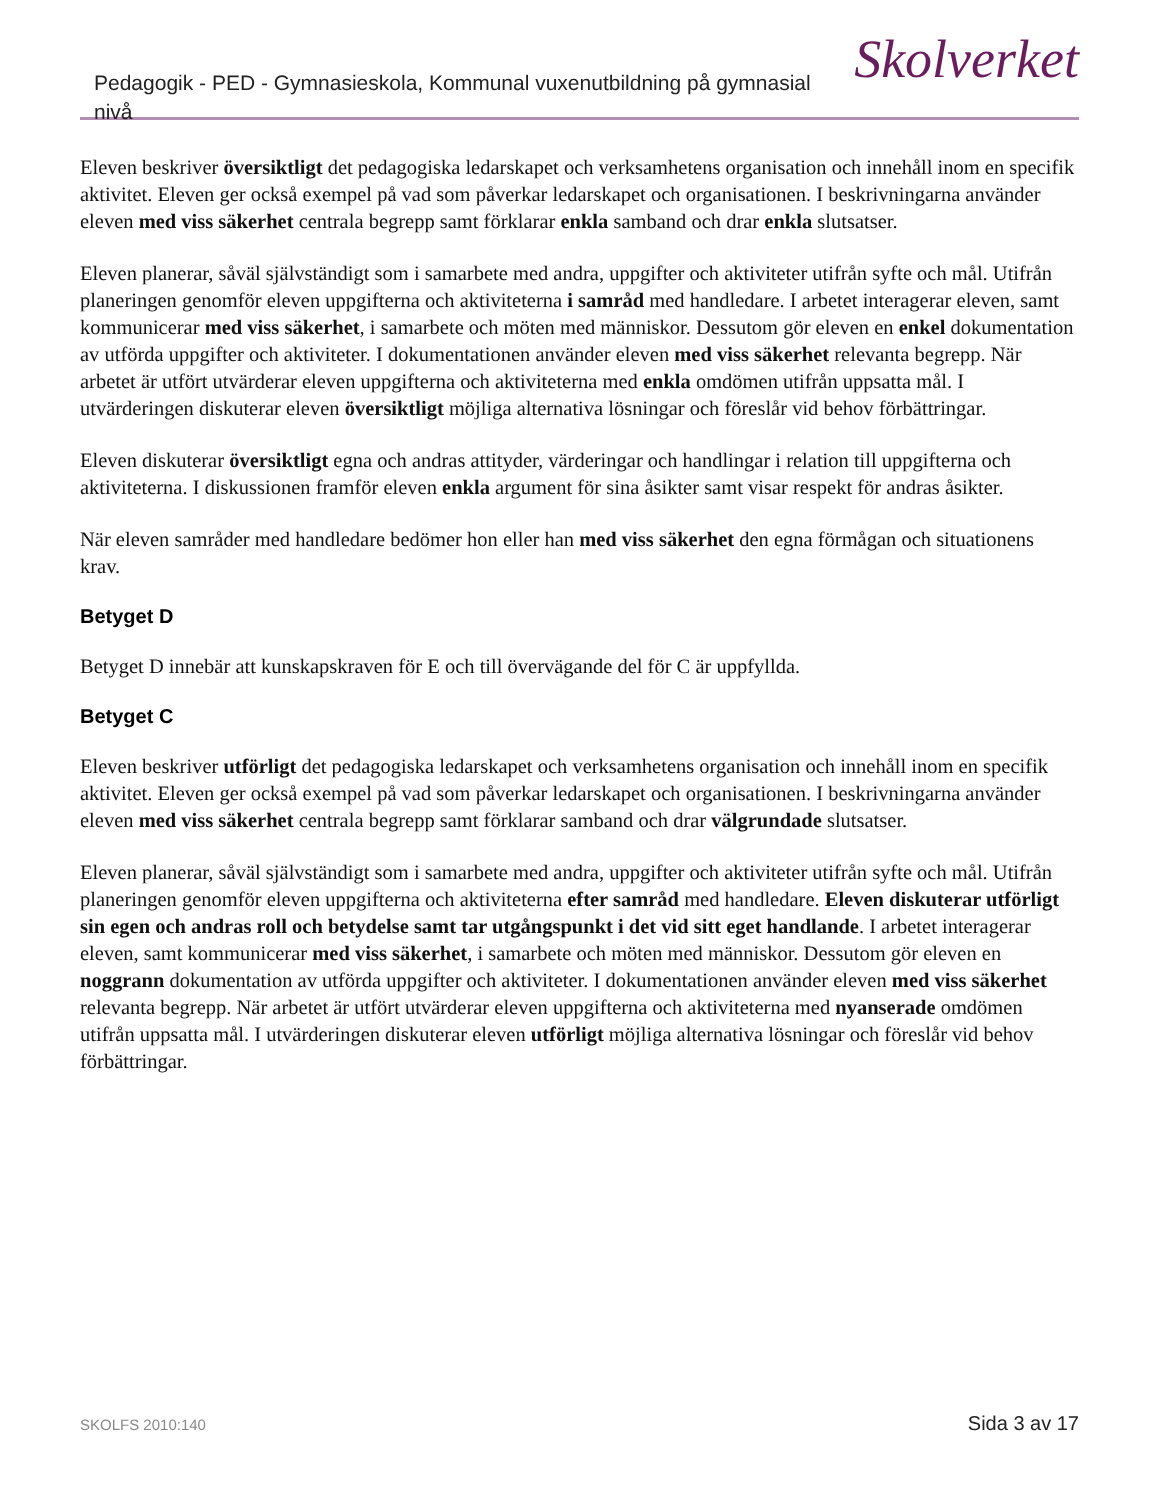Pedagogik - PED - Gymnasieskola, Kommunal vuxenutbildning på gymnasial nivå
Skolverket
Eleven beskriver översiktligt det pedagogiska ledarskapet och verksamhetens organisation och innehåll inom en specifik aktivitet. Eleven ger också exempel på vad som påverkar ledarskapet och organisationen. I beskrivningarna använder eleven med viss säkerhet centrala begrepp samt förklarar enkla samband och drar enkla slutsatser.
Eleven planerar, såväl självständigt som i samarbete med andra, uppgifter och aktiviteter utifrån syfte och mål. Utifrån planeringen genomför eleven uppgifterna och aktiviteterna i samråd med handledare. I arbetet interagerar eleven, samt kommunicerar med viss säkerhet, i samarbete och möten med människor. Dessutom gör eleven en enkel dokumentation av utförda uppgifter och aktiviteter. I dokumentationen använder eleven med viss säkerhet relevanta begrepp. När arbetet är utfört utvärderar eleven uppgifterna och aktiviteterna med enkla omdömen utifrån uppsatta mål. I utvärderingen diskuterar eleven översiktligt möjliga alternativa lösningar och föreslår vid behov förbättringar.
Eleven diskuterar översiktligt egna och andras attityder, värderingar och handlingar i relation till uppgifterna och aktiviteterna. I diskussionen framför eleven enkla argument för sina åsikter samt visar respekt för andras åsikter.
När eleven samråder med handledare bedömer hon eller han med viss säkerhet den egna förmågan och situationens krav.
Betyget D
Betyget D innebär att kunskapskraven för E och till övervägande del för C är uppfyllda.
Betyget C
Eleven beskriver utförligt det pedagogiska ledarskapet och verksamhetens organisation och innehåll inom en specifik aktivitet. Eleven ger också exempel på vad som påverkar ledarskapet och organisationen. I beskrivningarna använder eleven med viss säkerhet centrala begrepp samt förklarar samband och drar välgrundade slutsatser.
Eleven planerar, såväl självständigt som i samarbete med andra, uppgifter och aktiviteter utifrån syfte och mål. Utifrån planeringen genomför eleven uppgifterna och aktiviteterna efter samråd med handledare. Eleven diskuterar utförligt sin egen och andras roll och betydelse samt tar utgångspunkt i det vid sitt eget handlande. I arbetet interagerar eleven, samt kommunicerar med viss säkerhet, i samarbete och möten med människor. Dessutom gör eleven en noggrann dokumentation av utförda uppgifter och aktiviteter. I dokumentationen använder eleven med viss säkerhet relevanta begrepp. När arbetet är utfört utvärderar eleven uppgifterna och aktiviteterna med nyanserade omdömen utifrån uppsatta mål. I utvärderingen diskuterar eleven utförligt möjliga alternativa lösningar och föreslår vid behov förbättringar.
SKOLFS 2010:140 Sida 3 av 17